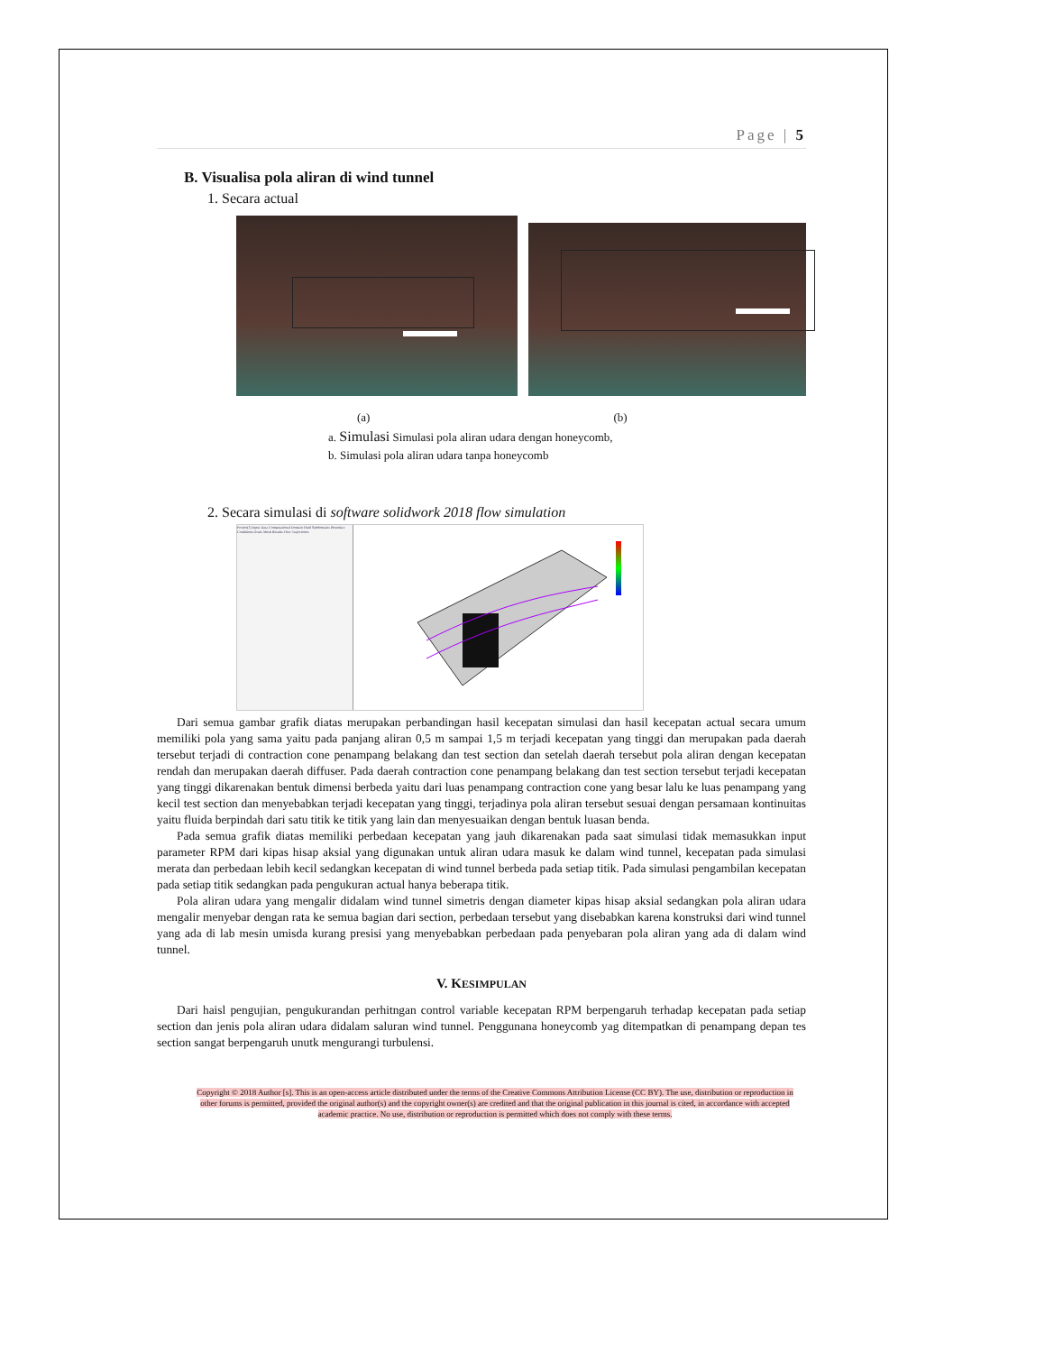Page | 5
B. Visualisa pola aliran di wind tunnel
1. Secara actual
(a) (b)
a. Simulasi Simulasi pola aliran udara dengan honeycomb,
b. Simulasi pola aliran udara tanpa honeycomb
2. Secara simulasi di software solidwork 2018 flow simulation
Project(1) Input Data Computational Domain Fluid Subdomains Boundary Conditions Goals Mesh Results Flow Trajectories
Dari semua gambar grafik diatas merupakan perbandingan hasil kecepatan simulasi dan hasil kecepatan actual secara umum memiliki pola yang sama yaitu pada panjang aliran 0,5 m sampai 1,5 m terjadi kecepatan yang tinggi dan merupakan pada daerah tersebut terjadi di contraction cone penampang belakang dan test section dan setelah daerah tersebut pola aliran dengan kecepatan rendah dan merupakan daerah diffuser. Pada daerah contraction cone penampang belakang dan test section tersebut terjadi kecepatan yang tinggi dikarenakan bentuk dimensi berbeda yaitu dari luas penampang contraction cone yang besar lalu ke luas penampang yang kecil test section dan menyebabkan terjadi kecepatan yang tinggi, terjadinya pola aliran tersebut sesuai dengan persamaan kontinuitas yaitu fluida berpindah dari satu titik ke titik yang lain dan menyesuaikan dengan bentuk luasan benda.
Pada semua grafik diatas memiliki perbedaan kecepatan yang jauh dikarenakan pada saat simulasi tidak memasukkan input parameter RPM dari kipas hisap aksial yang digunakan untuk aliran udara masuk ke dalam wind tunnel, kecepatan pada simulasi merata dan perbedaan lebih kecil sedangkan kecepatan di wind tunnel berbeda pada setiap titik. Pada simulasi pengambilan kecepatan pada setiap titik sedangkan pada pengukuran actual hanya beberapa titik.
Pola aliran udara yang mengalir didalam wind tunnel simetris dengan diameter kipas hisap aksial sedangkan pola aliran udara mengalir menyebar dengan rata ke semua bagian dari section, perbedaan tersebut yang disebabkan karena konstruksi dari wind tunnel yang ada di lab mesin umisda kurang presisi yang menyebabkan perbedaan pada penyebaran pola aliran yang ada di dalam wind tunnel.
V. KESIMPULAN
Dari haisl pengujian, pengukurandan perhitngan control variable kecepatan RPM berpengaruh terhadap kecepatan pada setiap section dan jenis pola aliran udara didalam saluran wind tunnel. Penggunana honeycomb yag ditempatkan di penampang depan tes section sangat berpengaruh unutk mengurangi turbulensi.
Copyright © 2018 Author [s]. This is an open-access article distributed under the terms of the Creative Commons Attribution License (CC BY). The use, distribution or reproduction in other forums is permitted, provided the original author(s) and the copyright owner(s) are credited and that the original publication in this journal is cited, in accordance with accepted academic practice. No use, distribution or reproduction is permitted which does not comply with these terms.